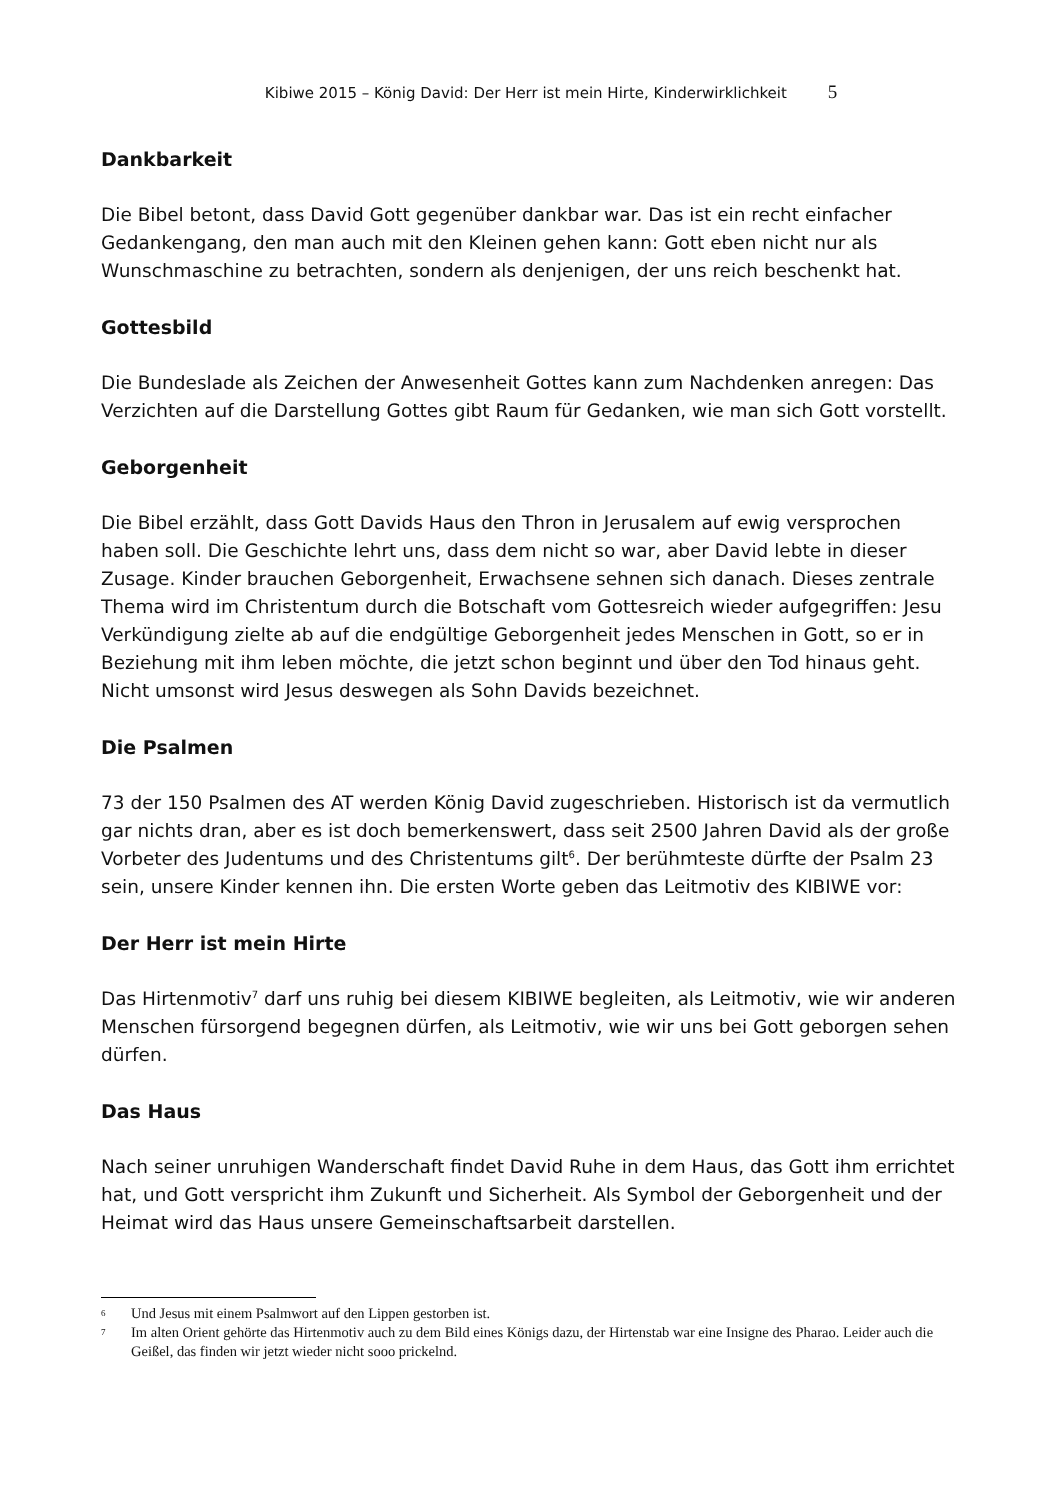Kibiwe 2015 – König David: Der Herr ist mein Hirte, Kinderwirklichkeit 5
Dankbarkeit
Die Bibel betont, dass David Gott gegenüber dankbar war. Das ist ein recht einfacher Gedankengang, den man auch mit den Kleinen gehen kann: Gott eben nicht nur als Wunschmaschine zu betrachten, sondern als denjenigen, der uns reich beschenkt hat.
Gottesbild
Die Bundeslade als Zeichen der Anwesenheit Gottes kann zum Nachdenken anregen: Das Verzichten auf die Darstellung Gottes gibt Raum für Gedanken, wie man sich Gott vorstellt.
Geborgenheit
Die Bibel erzählt, dass Gott Davids Haus den Thron in Jerusalem auf ewig versprochen haben soll. Die Geschichte lehrt uns, dass dem nicht so war, aber David lebte in dieser Zusage. Kinder brauchen Geborgenheit, Erwachsene sehnen sich danach. Dieses zentrale Thema wird im Christentum durch die Botschaft vom Gottesreich wieder aufgegriffen: Jesu Verkündigung zielte ab auf die endgültige Geborgenheit jedes Menschen in Gott, so er in Beziehung mit ihm leben möchte, die jetzt schon beginnt und über den Tod hinaus geht. Nicht umsonst wird Jesus deswegen als Sohn Davids bezeichnet.
Die Psalmen
73 der 150 Psalmen des AT werden König David zugeschrieben. Historisch ist da vermutlich gar nichts dran, aber es ist doch bemerkenswert, dass seit 2500 Jahren David als der große Vorbeter des Judentums und des Christentums gilt<sup>6</sup>. Der berühmteste dürfte der Psalm 23 sein, unsere Kinder kennen ihn. Die ersten Worte geben das Leitmotiv des KIBIWE vor:
Der Herr ist mein Hirte
Das Hirtenmotiv<sup>7</sup> darf uns ruhig bei diesem KIBIWE begleiten, als Leitmotiv, wie wir anderen Menschen fürsorgend begegnen dürfen, als Leitmotiv, wie wir uns bei Gott geborgen sehen dürfen.
Das Haus
Nach seiner unruhigen Wanderschaft findet David Ruhe in dem Haus, das Gott ihm errichtet hat, und Gott verspricht ihm Zukunft und Sicherheit. Als Symbol der Geborgenheit und der Heimat wird das Haus unsere Gemeinschaftsarbeit darstellen.
6 Und Jesus mit einem Psalmwort auf den Lippen gestorben ist.
7 Im alten Orient gehörte das Hirtenmotiv auch zu dem Bild eines Königs dazu, der Hirtenstab war eine Insigne des Pharao. Leider auch die Geißel, das finden wir jetzt wieder nicht sooo prickelnd.